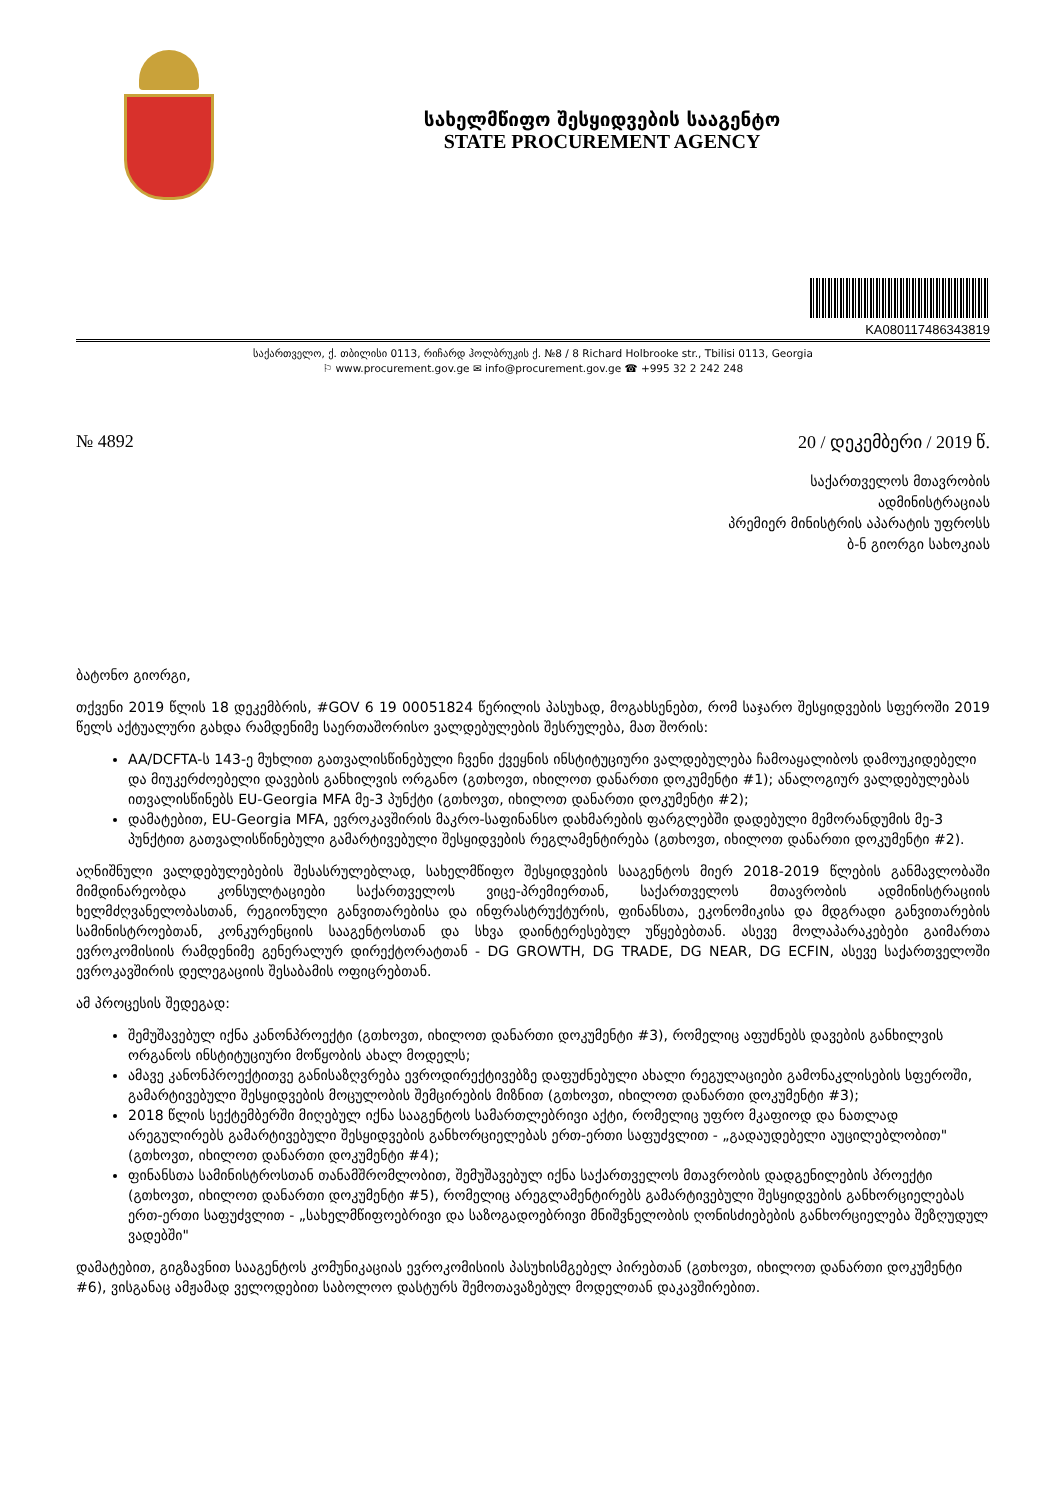სახელმწიფო შესყიდვების სააგენტო
STATE PROCUREMENT AGENCY
KA080117486343819
საქართველო, ქ. თბილისი 0113, რიჩარდ ჰოლბრუკის ქ. №8 / 8 Richard Holbrooke str., Tbilisi 0113, Georgia
⚐ www.procurement.gov.ge ✉ info@procurement.gov.ge ☎ +995 32 2 242 248
№ 4892 20 / დეკემბერი / 2019 წ.
საქართველოს მთავრობის
ადმინისტრაციას
პრემიერ მინისტრის აპარატის უფროსს
ბ-ნ გიორგი სახოკიას
ბატონო გიორგი,
თქვენი 2019 წლის 18 დეკემბრის, #GOV 6 19 00051824 წერილის პასუხად, მოგახსენებთ, რომ საჯარო შესყიდვების სფეროში 2019 წელს აქტუალური გახდა რამდენიმე საერთაშორისო ვალდებულების შესრულება, მათ შორის:
AA/DCFTA-ს 143-ე მუხლით გათვალისწინებული ჩვენი ქვეყნის ინსტიტუციური ვალდებულება ჩამოაყალიბოს დამოუკიდებელი და მიუკერძოებელი დავების განხილვის ორგანო (გთხოვთ, იხილოთ დანართი დოკუმენტი #1); ანალოგიურ ვალდებულებას ითვალისწინებს EU-Georgia MFA მე-3 პუნქტი (გთხოვთ, იხილოთ დანართი დოკუმენტი #2);
დამატებით, EU-Georgia MFA, ევროკავშირის მაკრო-საფინანსო დახმარების ფარგლებში დადებული მემორანდუმის მე-3 პუნქტით გათვალისწინებული გამარტივებული შესყიდვების რეგლამენტირება (გთხოვთ, იხილოთ დანართი დოკუმენტი #2).
აღნიშნული ვალდებულებების შესასრულებლად, სახელმწიფო შესყიდვების სააგენტოს მიერ 2018-2019 წლების განმავლობაში მიმდინარეობდა კონსულტაციები საქართველოს ვიცე-პრემიერთან, საქართველოს მთავრობის ადმინისტრაციის ხელმძღვანელობასთან, რეგიონული განვითარებისა და ინფრასტრუქტურის, ფინანსთა, ეკონომიკისა და მდგრადი განვითარების სამინისტროებთან, კონკურენციის სააგენტოსთან და სხვა დაინტერესებულ უწყებებთან. ასევე მოლაპარაკებები გაიმართა ევროკომისიის რამდენიმე გენერალურ დირექტორატთან - DG GROWTH, DG TRADE, DG NEAR, DG ECFIN, ასევე საქართველოში ევროკავშირის დელეგაციის შესაბამის ოფიცრებთან.
ამ პროცესის შედეგად:
შემუშავებულ იქნა კანონპროექტი (გთხოვთ, იხილოთ დანართი დოკუმენტი #3), რომელიც აფუძნებს დავების განხილვის ორგანოს ინსტიტუციური მოწყობის ახალ მოდელს;
ამავე კანონპროექტითვე განისაზღვრება ევროდირექტივებზე დაფუძნებული ახალი რეგულაციები გამონაკლისების სფეროში, გამარტივებული შესყიდვების მოცულობის შემცირების მიზნით (გთხოვთ, იხილოთ დანართი დოკუმენტი #3);
2018 წლის სექტემბერში მიღებულ იქნა სააგენტოს სამართლებრივი აქტი, რომელიც უფრო მკაფიოდ და ნათლად არეგულირებს გამარტივებული შესყიდვების განხორციელებას ერთ-ერთი საფუძვლით - „გადაუდებელი აუცილებლობით" (გთხოვთ, იხილოთ დანართი დოკუმენტი #4);
ფინანსთა სამინისტროსთან თანამშრომლობით, შემუშავებულ იქნა საქართველოს მთავრობის დადგენილების პროექტი (გთხოვთ, იხილოთ დანართი დოკუმენტი #5), რომელიც არეგლამენტირებს გამარტივებული შესყიდვების განხორციელებას ერთ-ერთი საფუძვლით - „სახელმწიფოებრივი და საზოგადოებრივი მნიშვნელობის ღონისძიებების განხორციელება შეზღუდულ ვადებში"
დამატებით, გიგზავნით სააგენტოს კომუნიკაციას ევროკომისიის პასუხისმგებელ პირებთან (გთხოვთ, იხილოთ დანართი დოკუმენტი #6), ვისგანაც ამჟამად ველოდებით საბოლოო დასტურს შემოთავაზებულ მოდელთან დაკავშირებით.